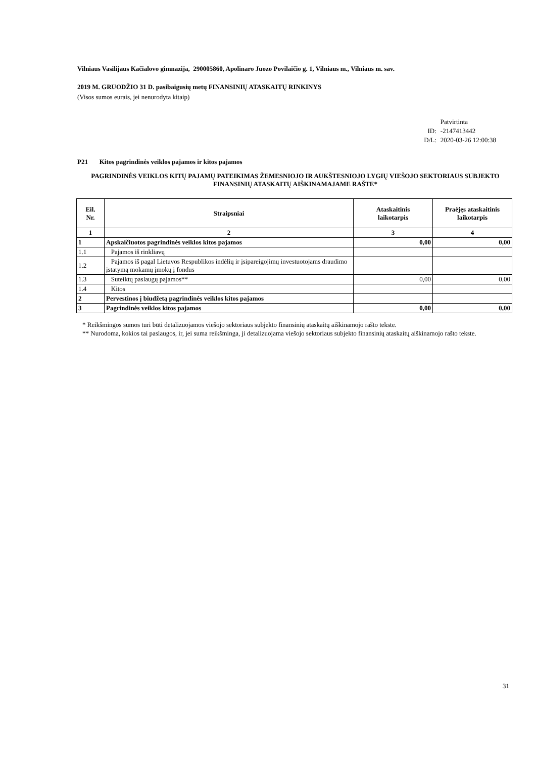Vilniaus Vasilijaus Kačialovo gimnazija, 290005860, Apolinaro Juozo Povilaičio g. 1, Vilniaus m., Vilniaus m. sav.
2019 M. GRUODŽIO 31 D. pasibaigusių metų FINANSINIŲ ATASKAITŲ RINKINYS
(Visos sumos eurais, jei nenurodyta kitaip)
| | Patvirtinta |
| ID: | -2147413442 |
| D/L: | 2020-03-26 12:00:38 |
P21 Kitos pagrindinės veiklos pajamos ir kitos pajamos
PAGRINDINĖS VEIKLOS KITŲ PAJAMŲ PATEIKIMAS ŽEMESNIOJO IR AUKŠTESNIOJO LYGIŲ VIEŠOJO SEKTORIAUS SUBJEKTO FINANSINIŲ ATASKAITŲ AIŠKINAMAJAME RAŠTE*
| Eil. Nr. | Straipsniai | Ataskaitinis laikotarpis | Praėjęs ataskaitinis laikotarpis |
| --- | --- | --- | --- |
| 1 | 2 | 3 | 4 |
| 1 | Apskaičiuotos pagrindinės veiklos kitos pajamos | 0,00 | 0,00 |
| 1.1 | Pajamos iš rinkliavų | | |
| 1.2 | Pajamos iš pagal Lietuvos Respublikos indėlių ir įsipareigojimų investuotojams draudimo įstatymą mokamų įmokų į fondus | | |
| 1.3 | Suteiktų paslaugų pajamos** | 0,00 | 0,00 |
| 1.4 | Kitos | | |
| 2 | Pervestinos į biudžetą pagrindinės veiklos kitos pajamos | | |
| 3 | Pagrindinės veiklos kitos pajamos | 0,00 | 0,00 |
* Reikšmingos sumos turi būti detalizuojamos viešojo sektoriaus subjekto finansinių ataskaitų aiškinamojo rašto tekste.
** Nurodoma, kokios tai paslaugos, ir, jei suma reikšminga, ji detalizuojama viešojo sektoriaus subjekto finansinių ataskaitų aiškinamojo rašto tekste.
31